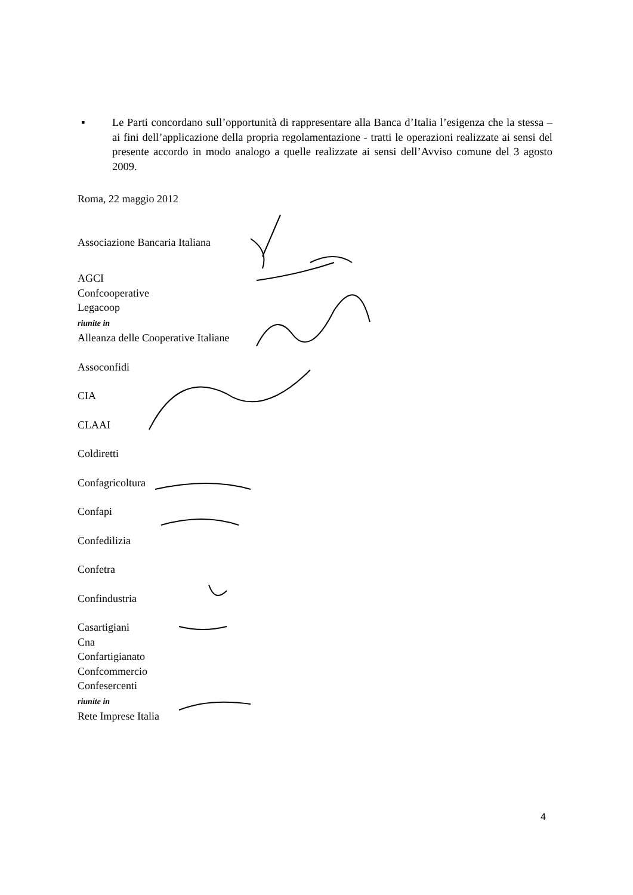▪ Le Parti concordano sull’opportunità di rappresentare alla Banca d’Italia l’esigenza che la stessa – ai fini dell’applicazione della propria regolamentazione - tratti le operazioni realizzate ai sensi del presente accordo in modo analogo a quelle realizzate ai sensi dell’Avviso comune del 3 agosto 2009.
Roma, 22 maggio 2012
Associazione Bancaria Italiana
AGCI
Confcooperative
Legacoop
riunite in
Alleanza delle Cooperative Italiane
Assoconfidi
CIA
CLAAI
Coldiretti
Confagricoltura
Confapi
Confedilizia
Confetra
Confindustria
Casartigiani
Cna
Confartigianato
Confcommercio
Confesercenti
riunite in
Rete Imprese Italia
4